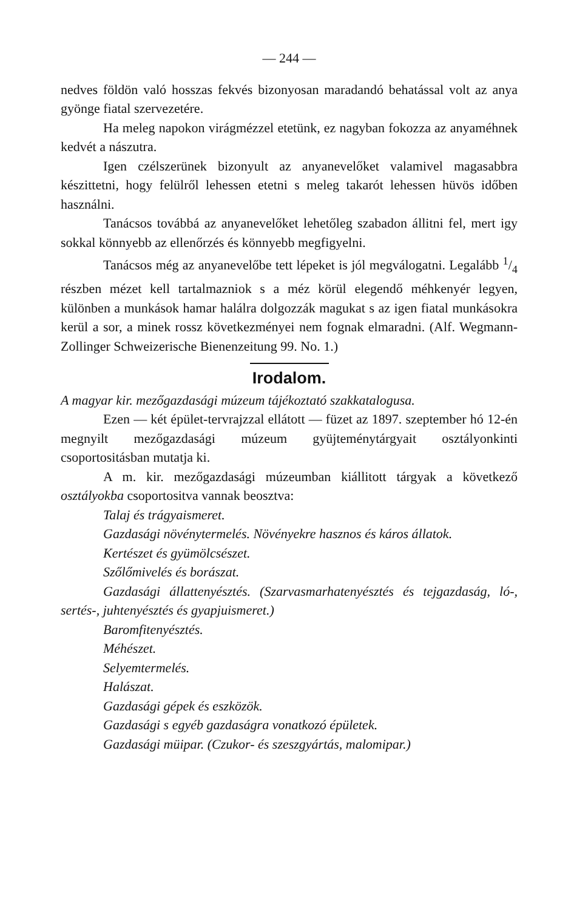— 244 —
nedves földön való hosszas fekvés bizonyosan maradandó behatással volt az anya gyönge fiatal szervezetére.
Ha meleg napokon virágmézzel etetünk, ez nagyban fokozza az anyaméhnek kedvét a nászutra.
Igen czélszerünek bizonyult az anyanevelőket valamivel magasabbra készittetni, hogy felülről lehessen etetni s meleg takarót lehessen hüvös időben használni.
Tanácsos továbbá az anyanevelőket lehetőleg szabadon állitni fel, mert igy sokkal könnyebb az ellenőrzés és könnyebb megfigyelni.
Tanácsos még az anyanevelőbe tett lépeket is jól megválogatni. Legalább 1/4 részben mézet kell tartalmazniok s a méz körül elegendő méhkenyér legyen, különben a munkások hamar halálra dolgozzák magukat s az igen fiatal munkásokra kerül a sor, a minek rossz következményei nem fognak elmaradni. (Alf. Wegmann-Zollinger Schweizerische Bienenzeitung 99. No. 1.)
Irodalom.
A magyar kir. mezőgazdasági múzeum tájékoztató szakkatalogusa.
Ezen — két épület-tervrajzzal ellátott — füzet az 1897. szeptember hó 12-én megnyilt mezőgazdasági múzeum gyüjteménytárgyait osztályonkinti csoportositásban mutatja ki.
A m. kir. mezőgazdasági múzeumban kiállitott tárgyak a következő osztályokba csoportositva vannak beosztva:
Talaj és trágyaismeret.
Gazdasági növénytermelés. Növényekre hasznos és káros állatok.
Kertészet és gyümölcsészet.
Szőlőmivelés és borászat.
Gazdasági állattenyésztés. (Szarvasmarhatenyésztés és tejgazdaság, ló-, sertés-, juhtenyésztés és gyapjuismeret.)
Baromfitenyésztés.
Méhészet.
Selyemtermelés.
Halászat.
Gazdasági gépek és eszközök.
Gazdasági s egyéb gazdaságra vonatkozó épületek.
Gazdasági müipar. (Czukor- és szeszgyártás, malomipar.)